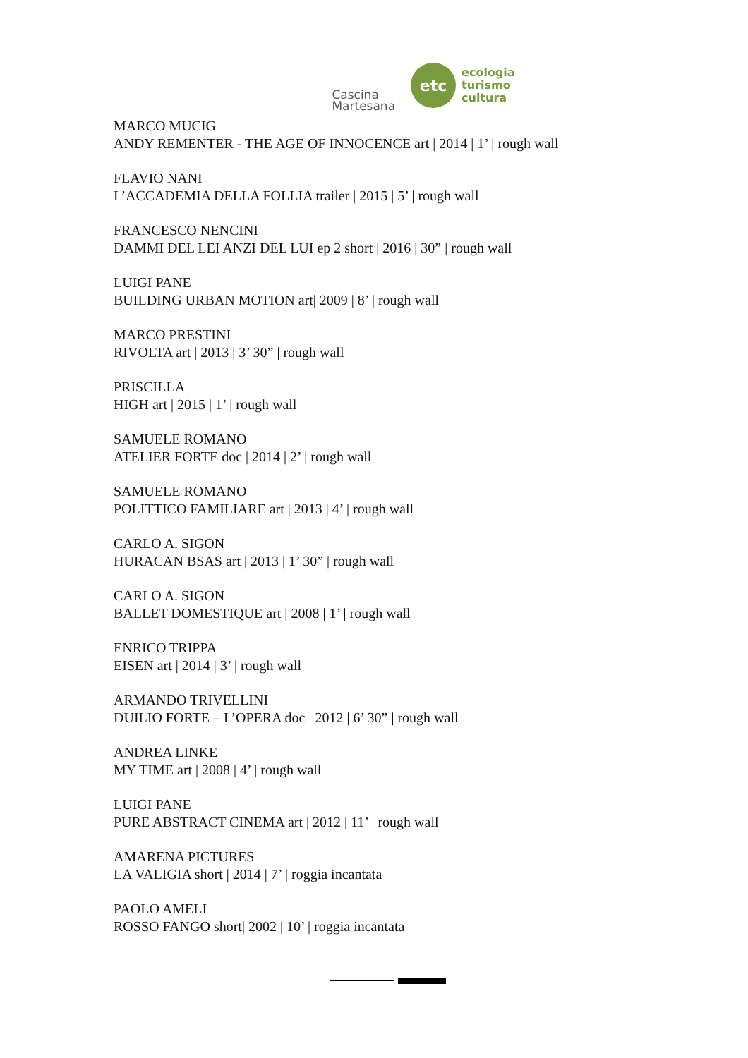Cascina
Martesana
etc
ecologia
turismo
cultura
MARCO MUCIG
ANDY REMENTER - THE AGE OF INNOCENCE art | 2014 | 1’ | rough wall
FLAVIO NANI
L’ACCADEMIA DELLA FOLLIA trailer | 2015 | 5’ | rough wall
FRANCESCO NENCINI
DAMMI DEL LEI ANZI DEL LUI ep 2 short | 2016 | 30” | rough wall
LUIGI PANE
BUILDING URBAN MOTION art| 2009 | 8’ | rough wall
MARCO PRESTINI
RIVOLTA art | 2013 | 3’ 30” | rough wall
PRISCILLA
HIGH art | 2015 | 1’ | rough wall
SAMUELE ROMANO
ATELIER FORTE doc | 2014 | 2’ | rough wall
SAMUELE ROMANO
POLITTICO FAMILIARE art | 2013 | 4’ | rough wall
CARLO A. SIGON
HURACAN BSAS art | 2013 | 1’ 30” | rough wall
CARLO A. SIGON
BALLET DOMESTIQUE art | 2008 | 1’ | rough wall
ENRICO TRIPPA
EISEN art | 2014 | 3’ | rough wall
ARMANDO TRIVELLINI
DUILIO FORTE – L’OPERA doc | 2012 | 6’ 30” | rough wall
ANDREA LINKE
MY TIME art | 2008 | 4’ | rough wall
LUIGI PANE
PURE ABSTRACT CINEMA art | 2012 | 11’ | rough wall
AMARENA PICTURES
LA VALIGIA short | 2014 | 7’ | roggia incantata
PAOLO AMELI
ROSSO FANGO short| 2002 | 10’ | roggia incantata